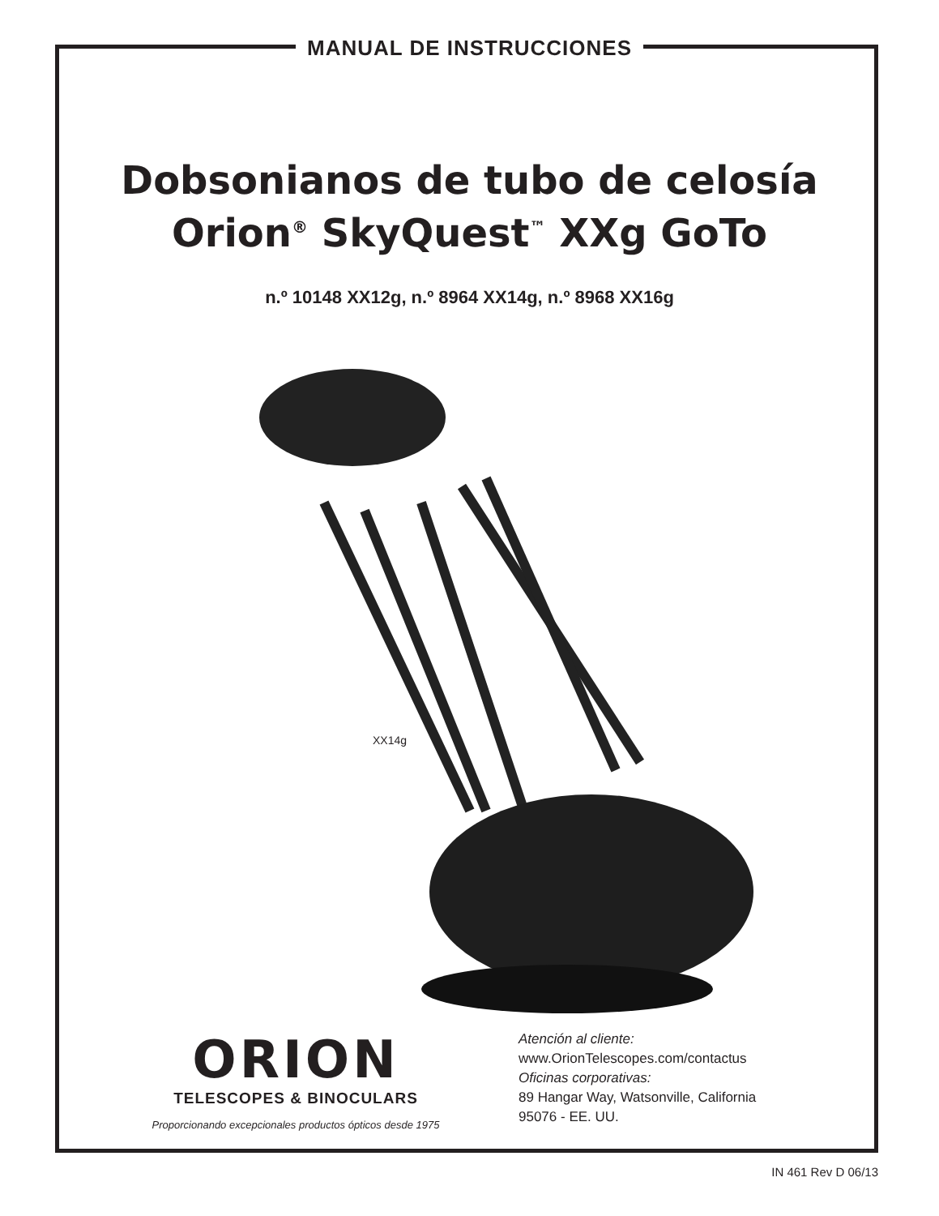MANUAL DE INSTRUCCIONES
Dobsonianos de tubo de celosía
Orion<sup>®</sup> SkyQuest<sup>™</sup> XXg GoTo
n.º 10148 XX12g, n.º 8964 XX14g, n.º 8968 XX16g
XX14g
ORION
TELESCOPES & BINOCULARS
Proporcionando excepcionales productos ópticos desde 1975
Atención al cliente:
www.OrionTelescopes.com/contactus
Oficinas corporativas:
89 Hangar Way, Watsonville, California
95076 - EE. UU.
IN 461 Rev D 06/13